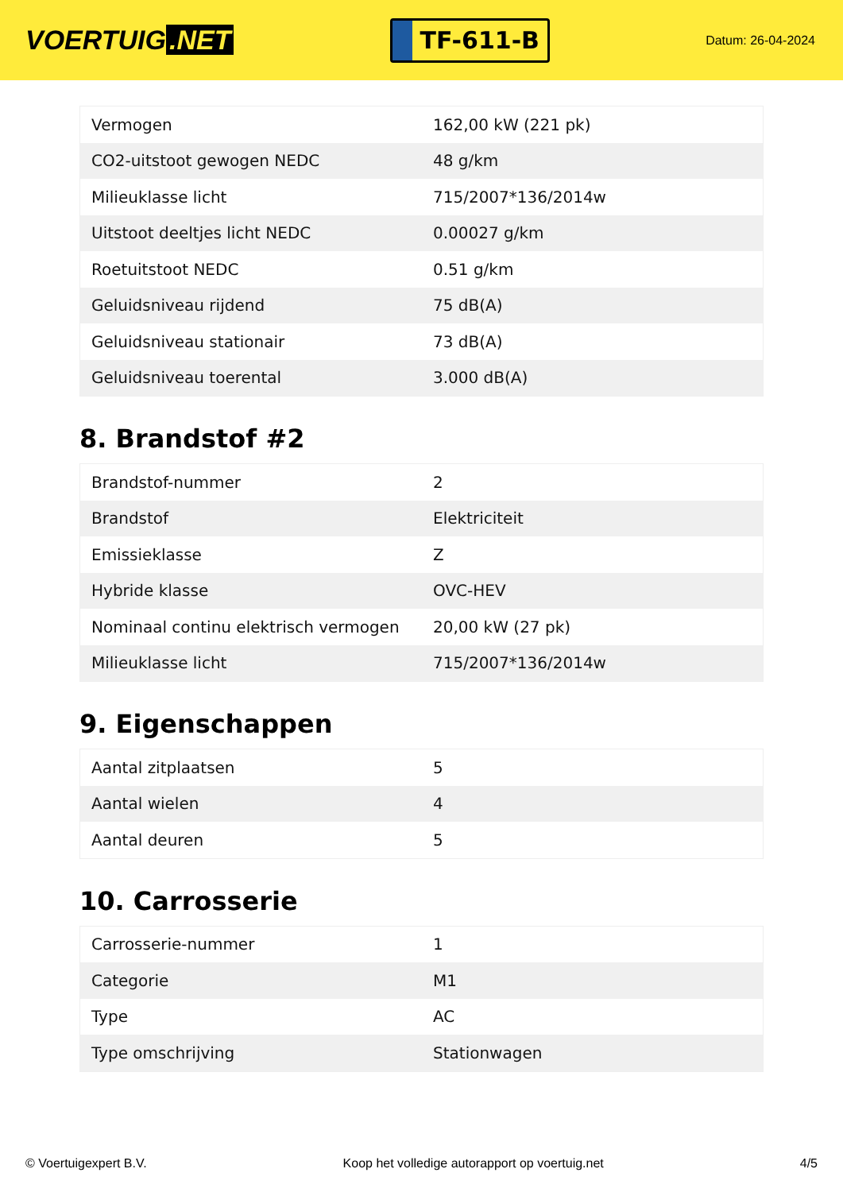VOERTUIG.NET
TF-611-B
Datum: 26-04-2024
| Vermogen | 162,00 kW (221 pk) |
| CO2-uitstoot gewogen NEDC | 48 g/km |
| Milieuklasse licht | 715/2007*136/2014w |
| Uitstoot deeltjes licht NEDC | 0.00027 g/km |
| Roetuitstoot NEDC | 0.51 g/km |
| Geluidsniveau rijdend | 75 dB(A) |
| Geluidsniveau stationair | 73 dB(A) |
| Geluidsniveau toerental | 3.000 dB(A) |
8. Brandstof #2
| Brandstof-nummer | 2 |
| Brandstof | Elektriciteit |
| Emissieklasse | Z |
| Hybride klasse | OVC-HEV |
| Nominaal continu elektrisch vermogen | 20,00 kW (27 pk) |
| Milieuklasse licht | 715/2007*136/2014w |
9. Eigenschappen
| Aantal zitplaatsen | 5 |
| Aantal wielen | 4 |
| Aantal deuren | 5 |
10. Carrosserie
| Carrosserie-nummer | 1 |
| Categorie | M1 |
| Type | AC |
| Type omschrijving | Stationwagen |
© Voertuigexpert B.V. Koop het volledige autorapport op voertuig.net 4/5